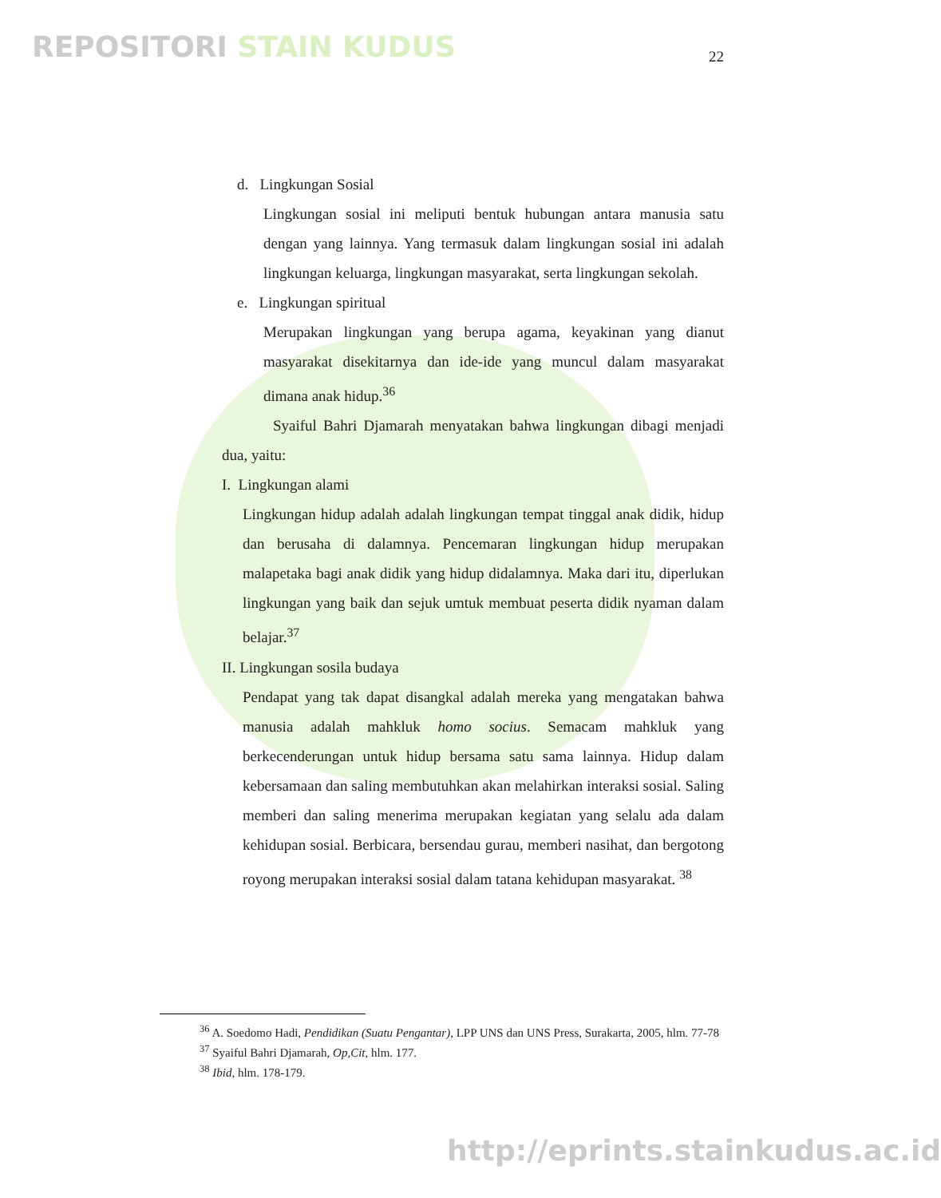REPOSITORI STAIN KUDUS
22
d. Lingkungan Sosial
Lingkungan sosial ini meliputi bentuk hubungan antara manusia satu dengan yang lainnya. Yang termasuk dalam lingkungan sosial ini adalah lingkungan keluarga, lingkungan masyarakat, serta lingkungan sekolah.
e. Lingkungan spiritual
Merupakan lingkungan yang berupa agama, keyakinan yang dianut masyarakat disekitarnya dan ide-ide yang muncul dalam masyarakat dimana anak hidup.<sup>36</sup>
Syaiful Bahri Djamarah menyatakan bahwa lingkungan dibagi menjadi dua, yaitu:
I. Lingkungan alami
Lingkungan hidup adalah adalah lingkungan tempat tinggal anak didik, hidup dan berusaha di dalamnya. Pencemaran lingkungan hidup merupakan malapetaka bagi anak didik yang hidup didalamnya. Maka dari itu, diperlukan lingkungan yang baik dan sejuk umtuk membuat peserta didik nyaman dalam belajar.<sup>37</sup>
II. Lingkungan sosila budaya
Pendapat yang tak dapat disangkal adalah mereka yang mengatakan bahwa manusia adalah mahkluk homo socius. Semacam mahkluk yang berkecenderungan untuk hidup bersama satu sama lainnya. Hidup dalam kebersamaan dan saling membutuhkan akan melahirkan interaksi sosial. Saling memberi dan saling menerima merupakan kegiatan yang selalu ada dalam kehidupan sosial. Berbicara, bersendau gurau, memberi nasihat, dan bergotong royong merupakan interaksi sosial dalam tatana kehidupan masyarakat. <sup>38</sup>
<sup>36</sup> A. Soedomo Hadi, Pendidikan (Suatu Pengantar), LPP UNS dan UNS Press, Surakarta, 2005, hlm. 77-78
<sup>37</sup> Syaiful Bahri Djamarah, Op,Cit, hlm. 177.
<sup>38</sup> Ibid, hlm. 178-179.
http://eprints.stainkudus.ac.id